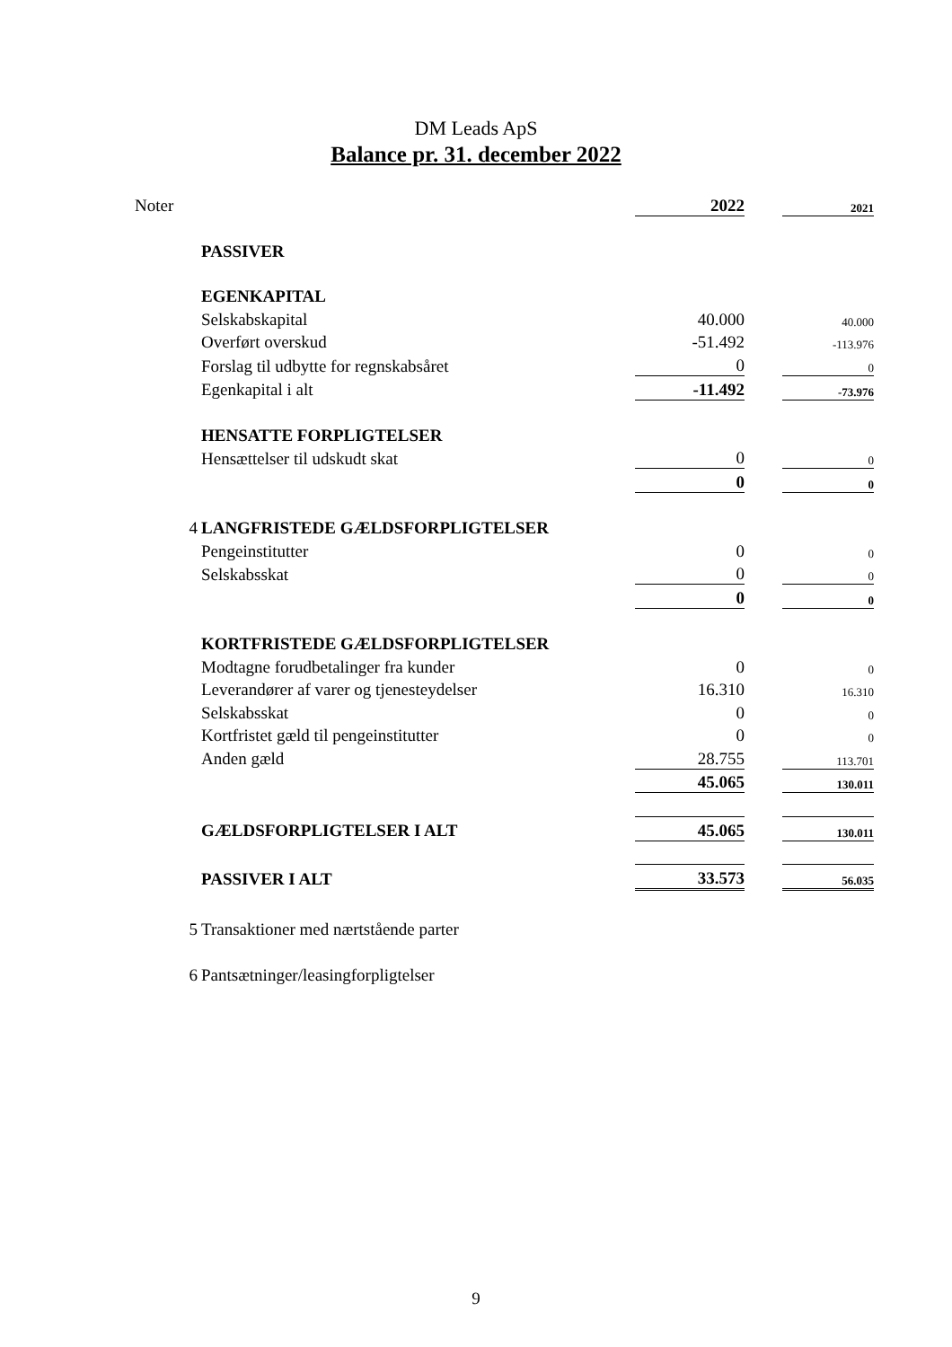DM Leads ApS
Balance pr. 31. december 2022
| Noter | | 2022 | | 2021 |
| | PASSIVER | | | |
| | EGENKAPITAL | | | |
| | Selskabskapital | 40.000 | | 40.000 |
| | Overført overskud | -51.492 | | -113.976 |
| | Forslag til udbytte for regnskabsåret | 0 | | 0 |
| | Egenkapital i alt | -11.492 | | -73.976 |
| | HENSATTE FORPLIGTELSER | | | |
| | Hensættelser til udskudt skat | 0 | | 0 |
| | | 0 | | 0 |
| 4 | LANGFRISTEDE GÆLDSFORPLIGTELSER | | | |
| | Pengeinstitutter | 0 | | 0 |
| | Selskabsskat | 0 | | 0 |
| | | 0 | | 0 |
| | KORTFRISTEDE GÆLDSFORPLIGTELSER | | | |
| | Modtagne forudbetalinger fra kunder | 0 | | 0 |
| | Leverandører af varer og tjenesteydelser | 16.310 | | 16.310 |
| | Selskabsskat | 0 | | 0 |
| | Kortfristet gæld til pengeinstitutter | 0 | | 0 |
| | Anden gæld | 28.755 | | 113.701 |
| | | 45.065 | | 130.011 |
| | GÆLDSFORPLIGTELSER I ALT | 45.065 | | 130.011 |
| | PASSIVER I ALT | 33.573 | | 56.035 |
| 5 | Transaktioner med nærtstående parter | | | |
| 6 | Pantsætninger/leasingforpligtelser | | | |
9